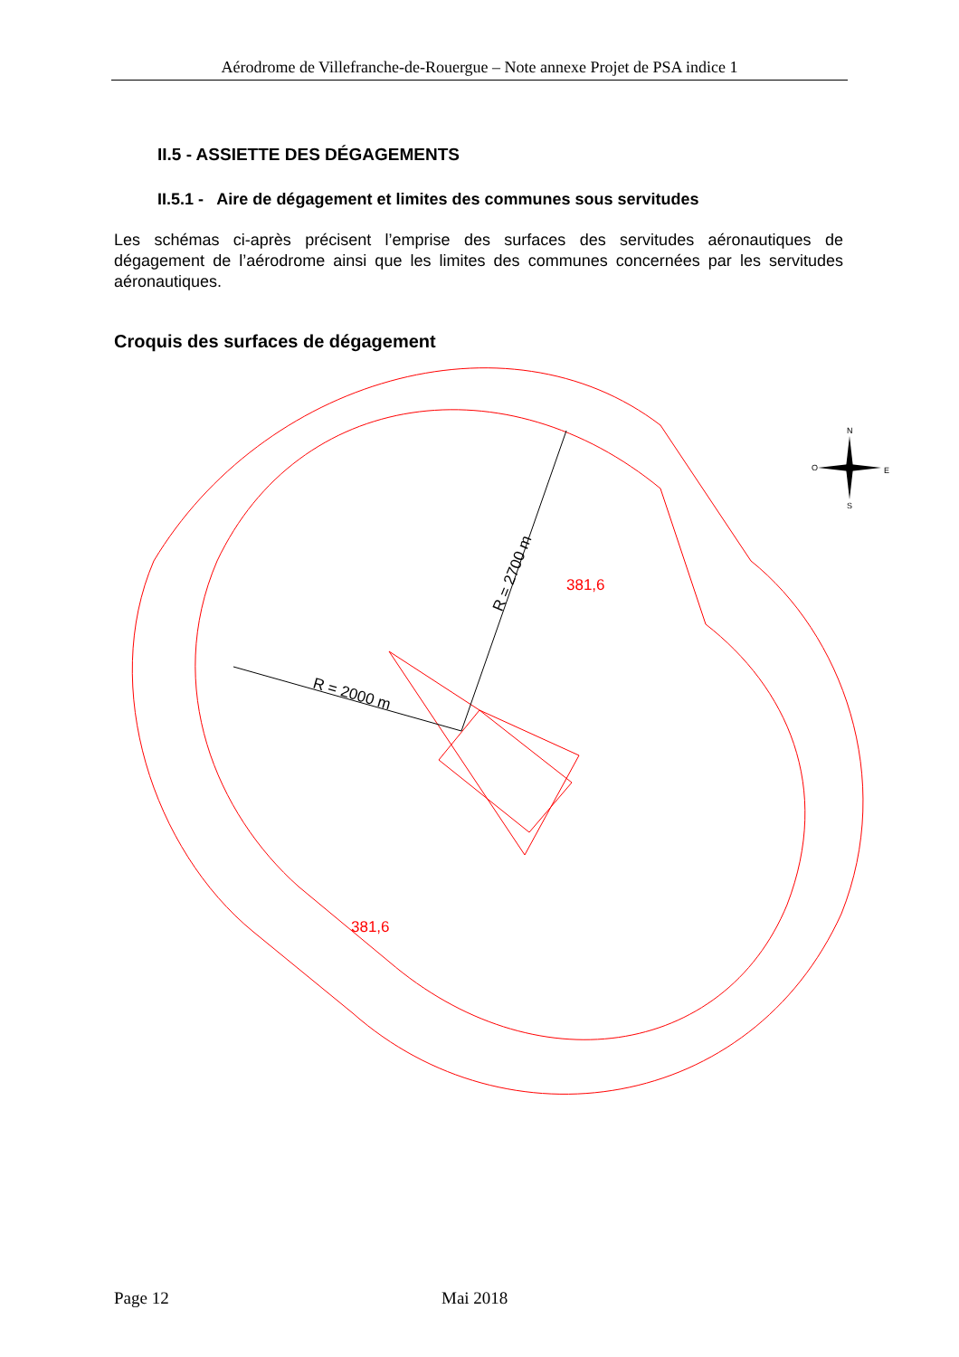Aérodrome de Villefranche-de-Rouergue – Note annexe Projet de PSA indice 1
II.5 - ASSIETTE DES DÉGAGEMENTS
II.5.1 - Aire de dégagement et limites des communes sous servitudes
Les schémas ci-après précisent l’emprise des surfaces des servitudes aéronautiques de dégagement de l’aérodrome ainsi que les limites des communes concernées par les servitudes aéronautiques.
Croquis des surfaces de dégagement
381,6
381,6
R = 2700 m
R = 2000 m
N
S
O
E
Page 12 Mai 2018